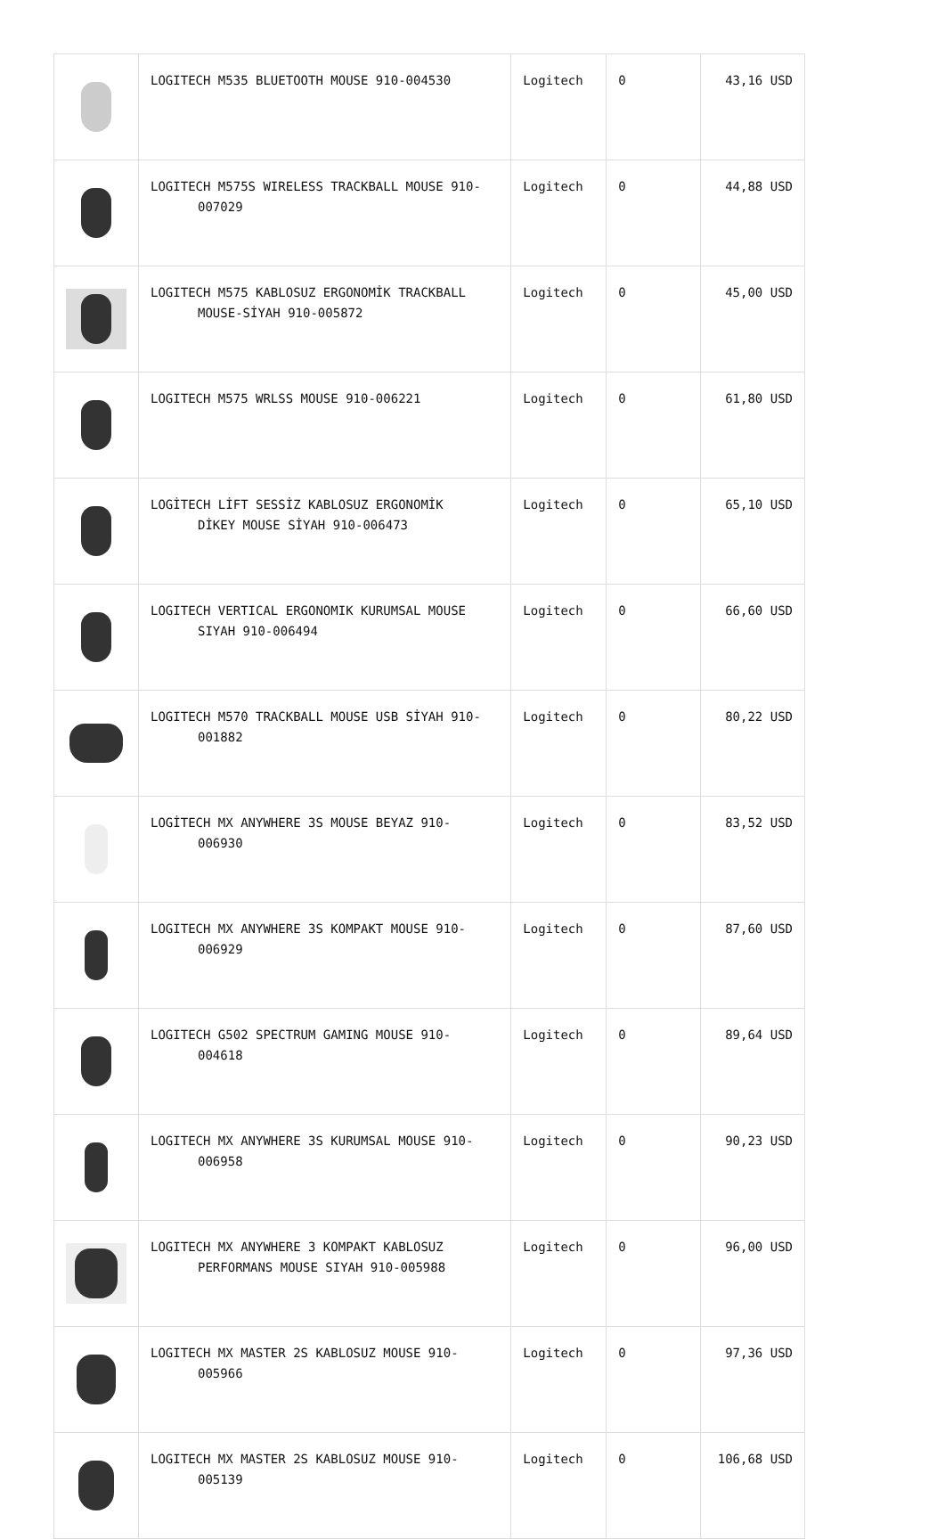| | LOGITECH M535 BLUETOOTH MOUSE 910-004530 | Logitech | 0 | 43,16 USD |
| | LOGITECH M575S WIRELESS TRACKBALL MOUSE 910- 007029 | Logitech | 0 | 44,88 USD |
| | LOGITECH M575 KABLOSUZ ERGONOMİK TRACKBALL MOUSE-SİYAH 910-005872 | Logitech | 0 | 45,00 USD |
| | LOGITECH M575 WRLSS MOUSE 910-006221 | Logitech | 0 | 61,80 USD |
| | LOGİTECH LİFT SESSİZ KABLOSUZ ERGONOMİK DİKEY MOUSE SİYAH 910-006473 | Logitech | 0 | 65,10 USD |
| | LOGITECH VERTICAL ERGONOMIK KURUMSAL MOUSE SIYAH 910-006494 | Logitech | 0 | 66,60 USD |
| | LOGITECH M570 TRACKBALL MOUSE USB SİYAH 910- 001882 | Logitech | 0 | 80,22 USD |
| | LOGİTECH MX ANYWHERE 3S MOUSE BEYAZ 910- 006930 | Logitech | 0 | 83,52 USD |
| | LOGITECH MX ANYWHERE 3S KOMPAKT MOUSE 910- 006929 | Logitech | 0 | 87,60 USD |
| | LOGITECH G502 SPECTRUM GAMING MOUSE 910- 004618 | Logitech | 0 | 89,64 USD |
| | LOGITECH MX ANYWHERE 3S KURUMSAL MOUSE 910- 006958 | Logitech | 0 | 90,23 USD |
| | LOGITECH MX ANYWHERE 3 KOMPAKT KABLOSUZ PERFORMANS MOUSE SIYAH 910-005988 | Logitech | 0 | 96,00 USD |
| | LOGITECH MX MASTER 2S KABLOSUZ MOUSE 910- 005966 | Logitech | 0 | 97,36 USD |
| | LOGITECH MX MASTER 2S KABLOSUZ MOUSE 910- 005139 | Logitech | 0 | 106,68 USD |